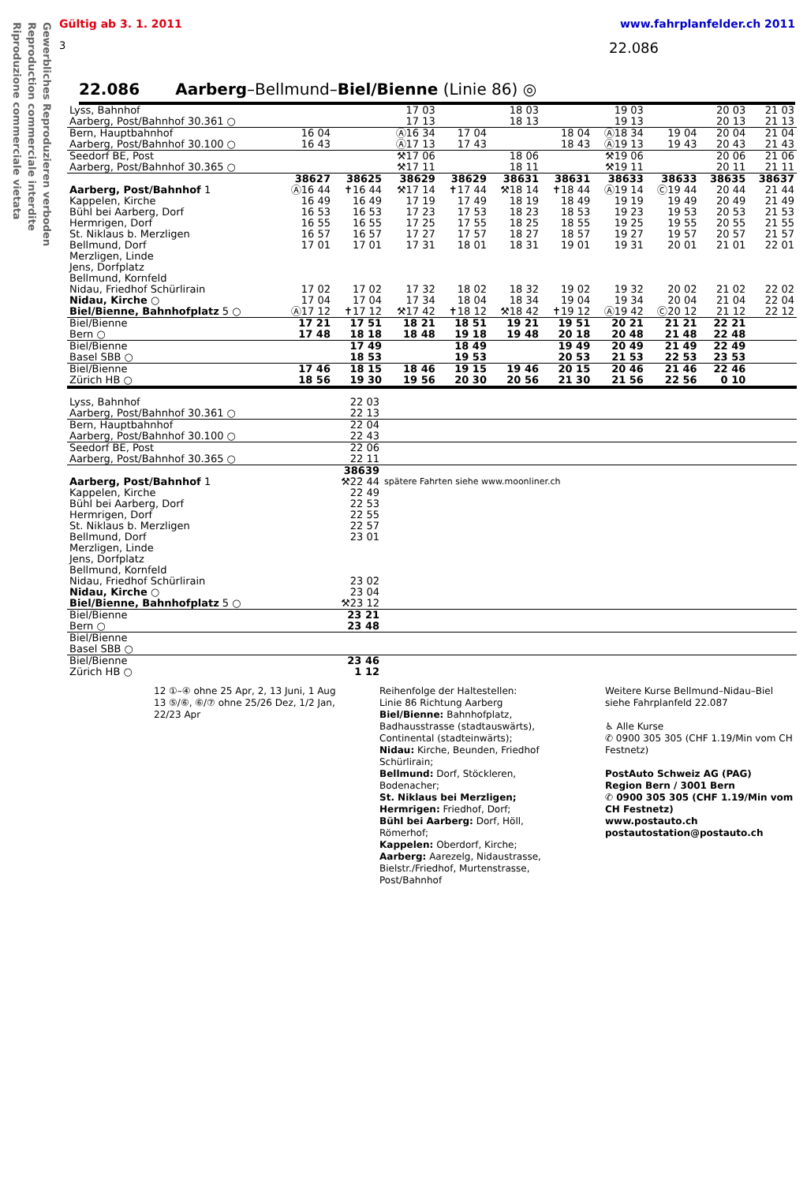Gewerbliches Reproduzieren verboden
Reproduction commerciale interdite
Riproduzione commerciale vietata
Gültig ab 3. 1. 2011 www.fahrplanfelder.ch 2011
3 22.086
22.086 Aarberg–Bellmund–Biel/Bienne (Linie 86) ◎
| Lyss, Bahnhof Aarberg, Post/Bahnhof 30.361 ○ | | | 17 03 17 13 | | 18 03 18 13 | | 19 03 19 13 | | 20 03 20 13 | 21 03 21 13 |
| Bern, Hauptbahnhof Aarberg, Post/Bahnhof 30.100 ○ | 16 04 16 43 | | Ⓐ16 34 Ⓐ17 13 | 17 04 17 43 | | 18 04 18 43 | Ⓐ18 34 Ⓐ19 13 | 19 04 19 43 | 20 04 20 43 | 21 04 21 43 |
| Seedorf BE, Post Aarberg, Post/Bahnhof 30.365 ○ | | | ⚒17 06 ⚒17 11 | | 18 06 18 11 | | ⚒19 06 ⚒19 11 | | 20 06 20 11 | 21 06 21 11 |
| | 38627 | 38625 | 38629 | 38629 | 38631 | 38631 | 38633 | 38633 | 38635 | 38637 |
| Aarberg, Post/Bahnhof 1 Kappelen, Kirche Bühl bei Aarberg, Dorf Hermrigen, Dorf St. Niklaus b. Merzligen Bellmund, Dorf Merzligen, Linde Jens, Dorfplatz Bellmund, Kornfeld Nidau, Friedhof Schürlirain Nidau, Kirche ○ Biel/Bienne, Bahnhofplatz 5 ○ | Ⓐ16 44 16 49 16 53 16 55 16 57 17 01 17 02 17 04 Ⓐ17 12 | ✝16 44 16 49 16 53 16 55 16 57 17 01 17 02 17 04 ✝17 12 | ⚒17 14 17 19 17 23 17 25 17 27 17 31 17 32 17 34 ⚒17 42 | ✝17 44 17 49 17 53 17 55 17 57 18 01 18 02 18 04 ✝18 12 | ⚒18 14 18 19 18 23 18 25 18 27 18 31 18 32 18 34 ⚒18 42 | ✝18 44 18 49 18 53 18 55 18 57 19 01 19 02 19 04 ✝19 12 | Ⓐ19 14 19 19 19 23 19 25 19 27 19 31 19 32 19 34 Ⓐ19 42 | Ⓒ19 44 19 49 19 53 19 55 19 57 20 01 20 02 20 04 Ⓒ20 12 | 20 44 20 49 20 53 20 55 20 57 21 01 21 02 21 04 21 12 | 21 44 21 49 21 53 21 55 21 57 22 01 22 02 22 04 22 12 |
| Biel/Bienne Bern ○ | 17 21 17 48 | 17 51 18 18 | 18 21 18 48 | 18 51 19 18 | 19 21 19 48 | 19 51 20 18 | 20 21 20 48 | 21 21 21 48 | 22 21 22 48 | |
| Biel/Bienne Basel SBB ○ | | 17 49 18 53 | | 18 49 19 53 | | 19 49 20 53 | 20 49 21 53 | 21 49 22 53 | 22 49 23 53 | |
| Biel/Bienne Zürich HB ○ | 17 46 18 56 | 18 15 19 30 | 18 46 19 56 | 19 15 20 30 | 19 46 20 56 | 20 15 21 30 | 20 46 21 56 | 21 46 22 56 | 22 46 0 10 | |
| Lyss, Bahnhof Aarberg, Post/Bahnhof 30.361 ○ | 22 03 22 13 | |
| Bern, Hauptbahnhof Aarberg, Post/Bahnhof 30.100 ○ | 22 04 22 43 | |
| Seedorf BE, Post Aarberg, Post/Bahnhof 30.365 ○ | 22 06 22 11 | |
| | 38639 | |
| Aarberg, Post/Bahnhof 1 Kappelen, Kirche Bühl bei Aarberg, Dorf Hermrigen, Dorf St. Niklaus b. Merzligen Bellmund, Dorf Merzligen, Linde Jens, Dorfplatz Bellmund, Kornfeld Nidau, Friedhof Schürlirain Nidau, Kirche ○ Biel/Bienne, Bahnhofplatz 5 ○ | ⚒22 44 22 49 22 53 22 55 22 57 23 01 23 02 23 04 ⚒23 12 | spätere Fahrten siehe www.moonliner.ch |
| Biel/Bienne Bern ○ | 23 21 23 48 | |
| Biel/Bienne Basel SBB ○ | | |
| Biel/Bienne Zürich HB ○ | 23 46 1 12 | |
12 ①–④ ohne 25 Apr, 2, 13 Juni, 1 Aug
13 ⑤/⑥, ⑥/⑦ ohne 25/26 Dez, 1/2 Jan, 22/23 Apr
Reihenfolge der Haltestellen:
Linie 86 Richtung Aarberg
Biel/Bienne: Bahnhofplatz, Badhausstrasse (stadtauswärts), Continental (stadteinwärts);
Nidau: Kirche, Beunden, Friedhof Schürlirain;
Bellmund: Dorf, Stöckleren, Bodenacher;
St. Niklaus bei Merzligen;
Hermrigen: Friedhof, Dorf;
Bühl bei Aarberg: Dorf, Höll, Römerhof;
Kappelen: Oberdorf, Kirche;
Aarberg: Aarezelg, Nidaustrasse, Bielstr./Friedhof, Murtenstrasse, Post/Bahnhof
Weitere Kurse Bellmund–Nidau–Biel siehe Fahrplanfeld 22.087
♿ Alle Kurse
✆ 0900 305 305 (CHF 1.19/Min vom CH Festnetz)
PostAuto Schweiz AG (PAG)
Region Bern / 3001 Bern
✆ 0900 305 305 (CHF 1.19/Min vom CH Festnetz)
www.postauto.ch
postautostation@postauto.ch